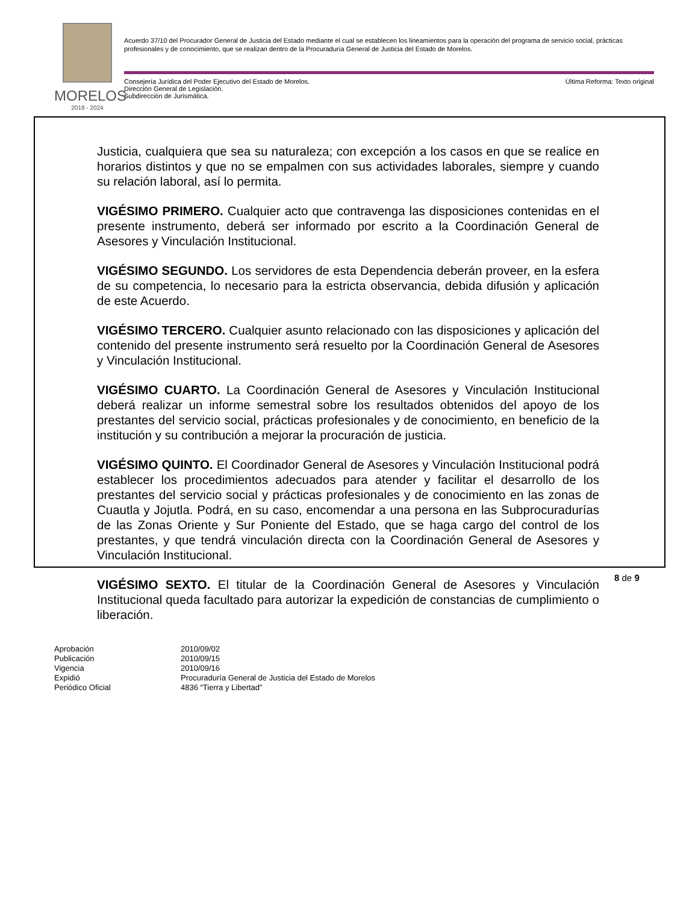MORELOS
2018 - 2024
Acuerdo 37/10 del Procurador General de Justicia del Estado mediante el cual se establecen los lineamientos para la operación del programa de servicio social, prácticas profesionales y de conocimiento, que se realizan dentro de la Procuraduría General de Justicia del Estado de Morelos.
Consejería Jurídica del Poder Ejecutivo del Estado de Morelos.
Dirección General de Legislación.
Subdirección de Jurismática.
Última Reforma: Texto original
Justicia, cualquiera que sea su naturaleza; con excepción a los casos en que se realice en horarios distintos y que no se empalmen con sus actividades laborales, siempre y cuando su relación laboral, así lo permita.
VIGÉSIMO PRIMERO. Cualquier acto que contravenga las disposiciones contenidas en el presente instrumento, deberá ser informado por escrito a la Coordinación General de Asesores y Vinculación Institucional.
VIGÉSIMO SEGUNDO. Los servidores de esta Dependencia deberán proveer, en la esfera de su competencia, lo necesario para la estricta observancia, debida difusión y aplicación de este Acuerdo.
VIGÉSIMO TERCERO. Cualquier asunto relacionado con las disposiciones y aplicación del contenido del presente instrumento será resuelto por la Coordinación General de Asesores y Vinculación Institucional.
VIGÉSIMO CUARTO. La Coordinación General de Asesores y Vinculación Institucional deberá realizar un informe semestral sobre los resultados obtenidos del apoyo de los prestantes del servicio social, prácticas profesionales y de conocimiento, en beneficio de la institución y su contribución a mejorar la procuración de justicia.
VIGÉSIMO QUINTO. El Coordinador General de Asesores y Vinculación Institucional podrá establecer los procedimientos adecuados para atender y facilitar el desarrollo de los prestantes del servicio social y prácticas profesionales y de conocimiento en las zonas de Cuautla y Jojutla. Podrá, en su caso, encomendar a una persona en las Subprocuradurías de las Zonas Oriente y Sur Poniente del Estado, que se haga cargo del control de los prestantes, y que tendrá vinculación directa con la Coordinación General de Asesores y Vinculación Institucional.
VIGÉSIMO SEXTO. El titular de la Coordinación General de Asesores y Vinculación Institucional queda facultado para autorizar la expedición de constancias de cumplimiento o liberación.
8 de 9
Aprobación 2010/09/02
Publicación 2010/09/15
Vigencia 2010/09/16
Expidió Procuraduría General de Justicia del Estado de Morelos
Periódico Oficial 4836 “Tierra y Libertad”